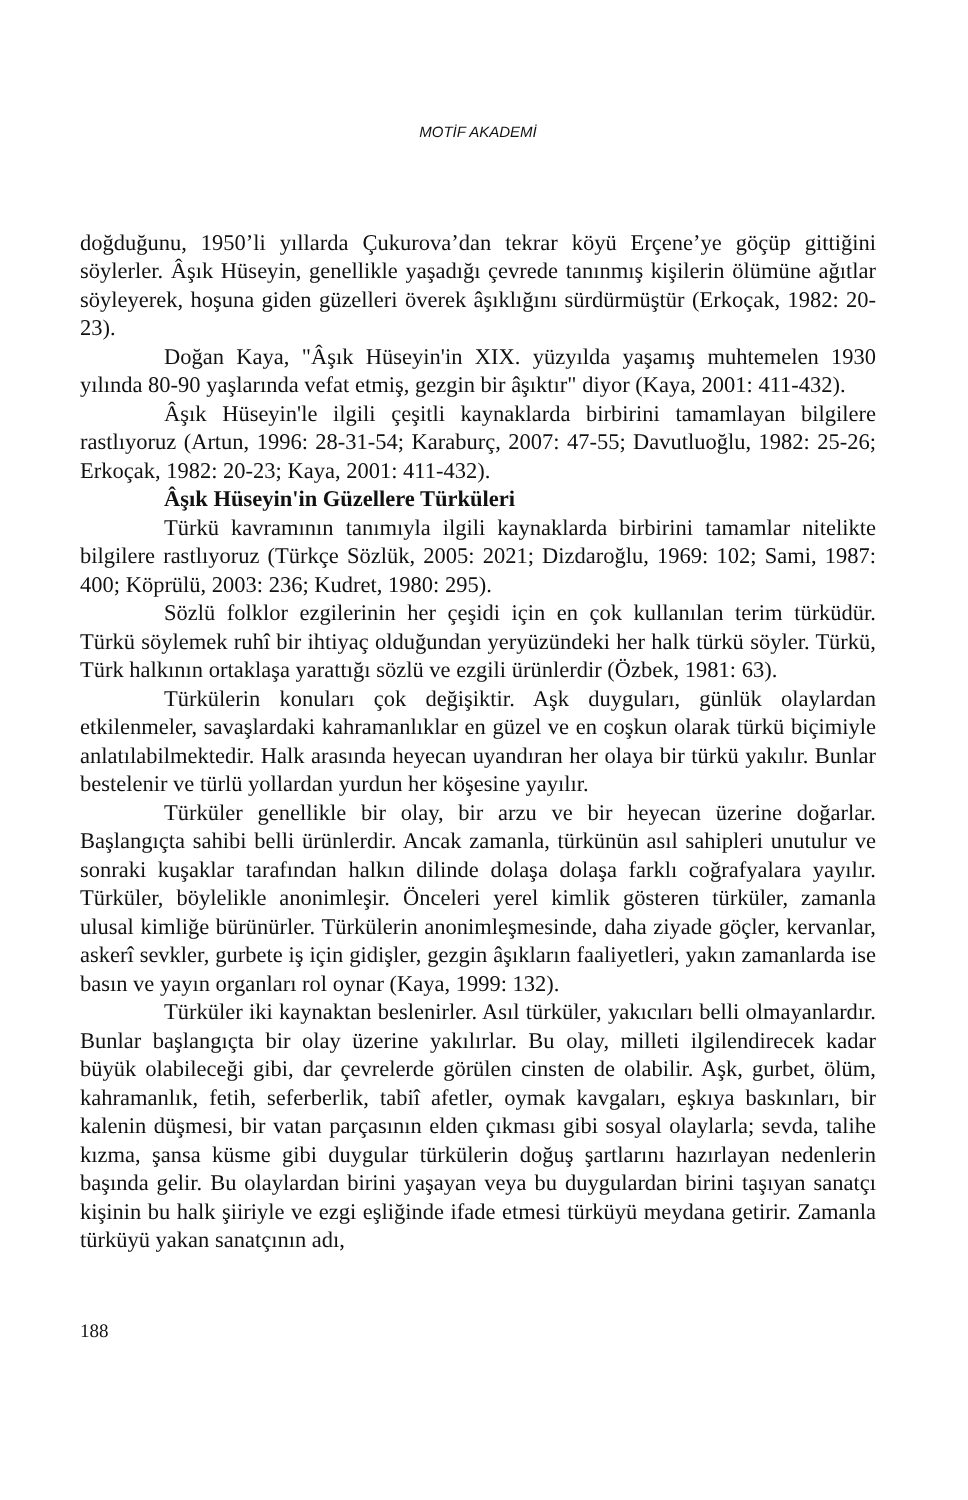MOTİF AKADEMİ
doğduğunu, 1950’li yıllarda Çukurova’dan tekrar köyü Erçene’ye göçüp gittiğini söylerler. Âşık Hüseyin, genellikle yaşadığı çevrede tanınmış kişilerin ölümüne ağıtlar söyleyerek, hoşuna giden güzelleri överek âşıklığını sürdürmüştür (Erkoçak, 1982: 20-23).
Doğan Kaya, "Âşık Hüseyin'in XIX. yüzyılda yaşamış muhtemelen 1930 yılında 80-90 yaşlarında vefat etmiş, gezgin bir âşıktır" diyor (Kaya, 2001: 411-432).
Âşık Hüseyin'le ilgili çeşitli kaynaklarda birbirini tamamlayan bilgilere rastlıyoruz (Artun, 1996: 28-31-54; Karaburç, 2007: 47-55; Davutluoğlu, 1982: 25-26; Erkoçak, 1982: 20-23; Kaya, 2001: 411-432).
Âşık Hüseyin'in Güzellere Türküleri
Türkü kavramının tanımıyla ilgili kaynaklarda birbirini tamamlar nitelikte bilgilere rastlıyoruz (Türkçe Sözlük, 2005: 2021; Dizdaroğlu, 1969: 102; Sami, 1987: 400; Köprülü, 2003: 236; Kudret, 1980: 295).
Sözlü folklor ezgilerinin her çeşidi için en çok kullanılan terim türküdür. Türkü söylemek ruhî bir ihtiyaç olduğundan yeryüzündeki her halk türkü söyler. Türkü, Türk halkının ortaklaşa yarattığı sözlü ve ezgili ürünlerdir (Özbek, 1981: 63).
Türkülerin konuları çok değişiktir. Aşk duyguları, günlük olaylardan etkilenmeler, savaşlardaki kahramanlıklar en güzel ve en coşkun olarak türkü biçimiyle anlatılabilmektedir. Halk arasında heyecan uyandıran her olaya bir türkü yakılır. Bunlar bestelenir ve türlü yollardan yurdun her köşesine yayılır.
Türküler genellikle bir olay, bir arzu ve bir heyecan üzerine doğarlar. Başlangıçta sahibi belli ürünlerdir. Ancak zamanla, türkünün asıl sahipleri unutulur ve sonraki kuşaklar tarafından halkın dilinde dolaşa dolaşa farklı coğrafyalara yayılır. Türküler, böylelikle anonimleşir. Önceleri yerel kimlik gösteren türküler, zamanla ulusal kimliğe bürünürler. Türkülerin anonimleşmesinde, daha ziyade göçler, kervanlar, askerî sevkler, gurbete iş için gidişler, gezgin âşıkların faaliyetleri, yakın zamanlarda ise basın ve yayın organları rol oynar (Kaya, 1999: 132).
Türküler iki kaynaktan beslenirler. Asıl türküler, yakıcıları belli olmayanlardır. Bunlar başlangıçta bir olay üzerine yakılırlar. Bu olay, milleti ilgilendirecek kadar büyük olabileceği gibi, dar çevrelerde görülen cinsten de olabilir. Aşk, gurbet, ölüm, kahramanlık, fetih, seferberlik, tabiî afetler, oymak kavgaları, eşkıya baskınları, bir kalenin düşmesi, bir vatan parçasının elden çıkması gibi sosyal olaylarla; sevda, talihe kızma, şansa küsme gibi duygular türkülerin doğuş şartlarını hazırlayan nedenlerin başında gelir. Bu olaylardan birini yaşayan veya bu duygulardan birini taşıyan sanatçı kişinin bu halk şiiriyle ve ezgi eşliğinde ifade etmesi türküyü meydana getirir. Zamanla türküyü yakan sanatçının adı,
188